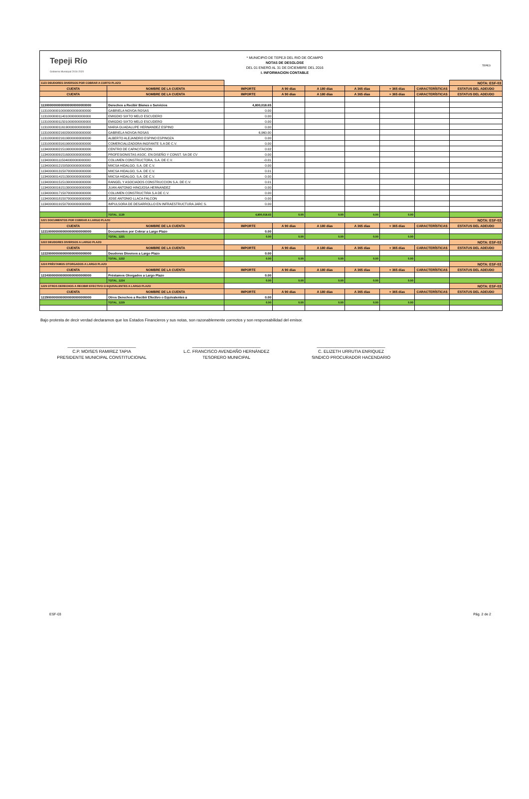Tepeji Río
Gobierno Municipal 2016-2020
* MUNICIPIO DE TEPEJI DEL RIO DE OCAMPO
NOTAS DE DESGLOSE
DEL 01 ENERO AL 31 DE DICIEMBRE DEL 2016
I. INFORMACION CONTABLE
TEPEJI
| 1123 DEUDORES DIVERSOS POR COBRAR A CORTO PLAZO | | | | | | | | NOTA: ESF-03 |
| CUENTA | NOMBRE DE LA CUENTA | IMPORTE | A 90 días | A 180 días | A 365 días | + 365 días | CARACTERÍSTICAS | ESTATUS DEL ADEUDO |
| CUENTA | NOMBRE DE LA CUENTA | IMPORTE | A 90 días | A 180 días | A 365 días | + 365 días | CARACTERÍSTICAS | ESTATUS DEL ADEUDO |
| 1130000000000000000000000000 | Derechos a Recibir Bienes o Servicios | 4,800,018.65 | | | | | | |
| 1131000000100000000000000000 | GABRIELA NOVOA ROSAS | 0.00 | | | | | | |
| 1131000000114010000000000000 | EMIGDIO SIXTO MELO ESCUDERO | 0.00 | | | | | | |
| 1131000000115010000000000000 | EMIGDIO SIXTO MELO ESCUDERO | 0.00 | | | | | | |
| 1131000000116190000000000000 | MARIA GUADALUPE HERNANDEZ ESPINO | 0.00 | | | | | | |
| 1131000000216020000000000000 | GABRIELA NOVOA ROSAS | 6,960.00 | | | | | | |
| 1131000000216190000000000000 | ALBERTO ALEJANDRO ESPINO ESPINOZA | 0.00 | | | | | | |
| 1131000000316190000000000000 | COMERCIALIZADORA INGFANTE S.A DE C.V. | 0.00 | | | | | | |
| 1134000000215190000000000000 | CENTRO DE CAPACITACION | 0.02 | | | | | | |
| 1134000000915160000000000000 | PROFESIONISTAS ASOC. EN DISEÑO Y CONST. SA DE CV | 0.00 | | | | | | |
| 1134000001115040000000000000 | COLUMEN CONSTRUCTORA, S.A. DE C.V. | -0.01 | | | | | | |
| 1134000001215050000000000000 | MIICSA HIDALGO, S.A. DE C.V. | 0.00 | | | | | | |
| 1134000001315070000000000000 | MIICSA HIDALGO, S.A. DE C.V. | 0.01 | | | | | | |
| 1134000001415130000000000000 | MIICSA HIDALGO, S.A. DE C.V. | 0.00 | | | | | | |
| 1134000001515130000000000000 | RANGEL Y ASOCIADOS CONSTRUCCION S.A. DE C.V. | 0.01 | | | | | | |
| 1134000001615130000000000000 | JUAN ANTONIO HINOJOSA HERNANDEZ | 0.00 | | | | | | |
| 1134000001715070000000000000 | COLUMEN CONSTRUCTIRA S.A DE C.V. | 0.00 | | | | | | |
| 1134000001815070000000000000 | JOSE ANTONIO LLACA FALCON | 0.00 | | | | | | |
| 1134000001915070000000000000 | IMPULSORA DE DESARROLLO EN INFRAESTRUCTURA JARC S. | 0.00 | | | | | | |
| | TOTAL_1130 | 4,800,018.65 | 0.00 | 0.00 | 0.00 | 0.00 | | |
| 1221 DOCUMENTOS POR COBRAR A LARGO PLAZO | | | | | | | | NOTA: ESF-03 |
| CUENTA | NOMBRE DE LA CUENTA | IMPORTE | A 90 días | A 180 días | A 365 días | + 365 días | CARACTERÍSTICAS | ESTATUS DEL ADEUDO |
| 1221000000000000000000000000 | Documentos por Cobrar a Largo Plazo | 0.00 | | | | | | |
| | TOTAL_1221 | 0.00 | 0.00 | 0.00 | 0.00 | 0.00 | | |
| 1222 DEUDORES DIVERSOS A LARGO PLAZO | | | | | | | | NOTA: ESF-03 |
| CUENTA | NOMBRE DE LA CUENTA | IMPORTE | A 90 días | A 180 días | A 365 días | + 365 días | CARACTERÍSTICAS | ESTATUS DEL ADEUDO |
| 1222000000000000000000000000 | Deudores Diversos a Largo Plazo | 0.00 | | | | | | |
| | TOTAL_1222 | 0.00 | 0.00 | 0.00 | 0.00 | 0.00 | | |
| 1224 PRÉSTAMOS OTORGADOS A LARGO PLAZO | | | | | | | | NOTA: ESF-03 |
| CUENTA | NOMBRE DE LA CUENTA | IMPORTE | A 90 días | A 180 días | A 365 días | + 365 días | CARACTERÍSTICAS | ESTATUS DEL ADEUDO |
| 1224000000000000000000000000 | Préstamos Otorgados a Largo Plazo | 0.00 | | | | | | |
| | TOTAL_1224 | 0.00 | 0.00 | 0.00 | 0.00 | 0.00 | | |
| 1229 OTROS DERECHOS A RECIBIR EFECTIVO O EQUIVALENTES A LARGO PLAZO | | | | | | | | NOTA: ESF-03 |
| CUENTA | NOMBRE DE LA CUENTA | IMPORTE | A 90 días | A 180 días | A 365 días | + 365 días | CARACTERÍSTICAS | ESTATUS DEL ADEUDO |
| 1229000000000000000000000000 | Otros Derechos a Recibir Efectivo o Equivalentes a | 0.00 | | | | | | |
| | TOTAL_1229 | 0.00 | 0.00 | 0.00 | 0.00 | 0.00 | | |
Bajo protesta de decir verdad declaramos que los Estados Financieros y sus notas, son razonablemente correctos y son responsabilidad del emisor.
_____________________________
C.P. MOISES RAMIREZ TAPIA
PRESIDENTE MUNICIPAL CONSTITUCIONAL
_____________________________
L.C. FRANCISCO AVENDAÑO HERNÁNDEZ
TESORERO MUNICIPAL
_____________________________
C. ELIZETH URRUTIA ENRIQUEZ
SINDICO PROCURADOR HACENDARIO
ESF-03 Pág. 2 de 2